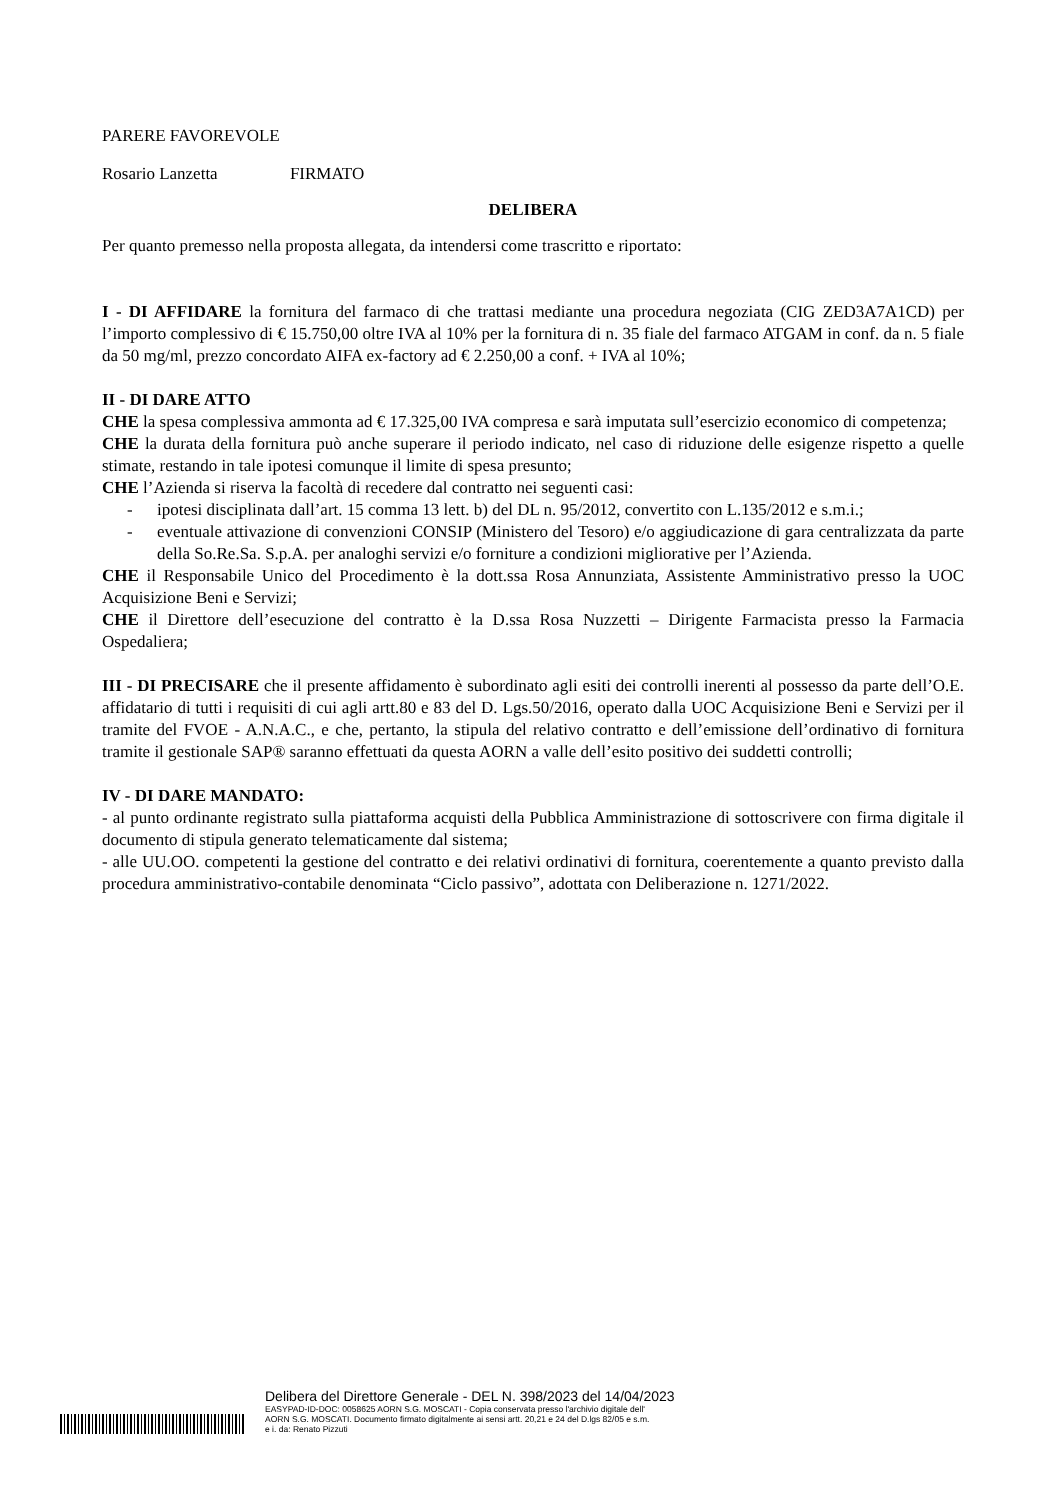PARERE FAVOREVOLE
Rosario Lanzetta FIRMATO
DELIBERA
Per quanto premesso nella proposta allegata, da intendersi come trascritto e riportato:
I - DI AFFIDARE la fornitura del farmaco di che trattasi mediante una procedura negoziata (CIG ZED3A7A1CD) per l’importo complessivo di € 15.750,00 oltre IVA al 10% per la fornitura di n. 35 fiale del farmaco ATGAM in conf. da n. 5 fiale da 50 mg/ml, prezzo concordato AIFA ex-factory ad € 2.250,00 a conf. + IVA al 10%;
II - DI DARE ATTO
CHE la spesa complessiva ammonta ad € 17.325,00 IVA compresa e sarà imputata sull’esercizio economico di competenza;
CHE la durata della fornitura può anche superare il periodo indicato, nel caso di riduzione delle esigenze rispetto a quelle stimate, restando in tale ipotesi comunque il limite di spesa presunto;
CHE l’Azienda si riserva la facoltà di recedere dal contratto nei seguenti casi:
- ipotesi disciplinata dall’art. 15 comma 13 lett. b) del DL n. 95/2012, convertito con L.135/2012 e s.m.i.;
- eventuale attivazione di convenzioni CONSIP (Ministero del Tesoro) e/o aggiudicazione di gara centralizzata da parte della So.Re.Sa. S.p.A. per analoghi servizi e/o forniture a condizioni migliorative per l’Azienda.
CHE il Responsabile Unico del Procedimento è la dott.ssa Rosa Annunziata, Assistente Amministrativo presso la UOC Acquisizione Beni e Servizi;
CHE il Direttore dell’esecuzione del contratto è la D.ssa Rosa Nuzzetti – Dirigente Farmacista presso la Farmacia Ospedaliera;
III - DI PRECISARE che il presente affidamento è subordinato agli esiti dei controlli inerenti al possesso da parte dell’O.E. affidatario di tutti i requisiti di cui agli artt.80 e 83 del D. Lgs.50/2016, operato dalla UOC Acquisizione Beni e Servizi per il tramite del FVOE - A.N.A.C., e che, pertanto, la stipula del relativo contratto e dell’emissione dell’ordinativo di fornitura tramite il gestionale SAP® saranno effettuati da questa AORN a valle dell’esito positivo dei suddetti controlli;
IV - DI DARE MANDATO:
- al punto ordinante registrato sulla piattaforma acquisti della Pubblica Amministrazione di sottoscrivere con firma digitale il documento di stipula generato telematicamente dal sistema;
- alle UU.OO. competenti la gestione del contratto e dei relativi ordinativi di fornitura, coerentemente a quanto previsto dalla procedura amministrativo-contabile denominata “Ciclo passivo”, adottata con Deliberazione n. 1271/2022.
Delibera del Direttore Generale - DEL N. 398/2023 del 14/04/2023
EASYPAD-ID-DOC: 0058625 AORN S.G. MOSCATI - Copia conservata presso l'archivio digitale dell'
AORN S.G. MOSCATI. Documento firmato digitalmente ai sensi artt. 20,21 e 24 del D.lgs 82/05 e s.m.
e i. da: Renato Pizzuti